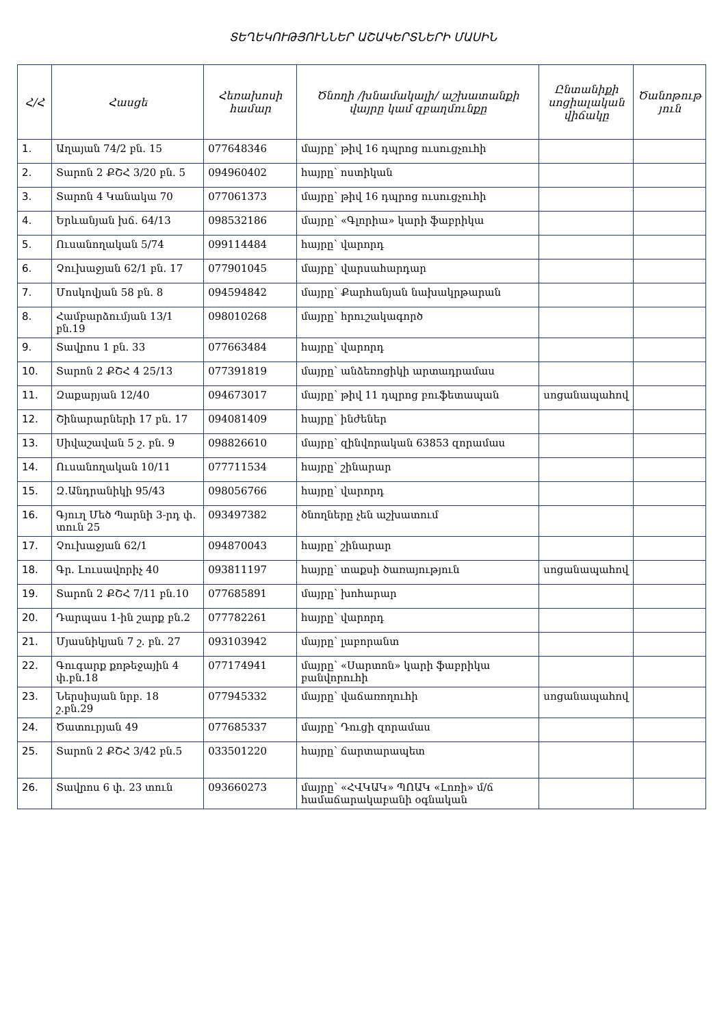ՏԵՂԵԿՈՒԹՅՈՒՆՆԵՐ ԱՇԱԿԵՐՏՆԵՐԻ ՄԱՍԻՆ
| Հ/Հ | Հասցե | Հեռախոսի համար | Ծնողի /խնամակալի/ աշխատանքի վայրը կամ զբաղմունքը | Ընտանիքի սոցիալական վիճակը | Ծանոթութ յուն |
| --- | --- | --- | --- | --- | --- |
| 1. | Աղայան 74/2 բն. 15 | 077648346 | մայրը՝ թիվ 16 դպրոց ուսուցչուհի | | |
| 2. | Տարոն 2 ՔՇՀ 3/20 բն. 5 | 094960402 | հայրը՝ ոստիկան | | |
| 3. | Տարոն 4 Կանակա 70 | 077061373 | մայրը՝ թիվ 16 դպրոց ուսուցչուհի | | |
| 4. | Երևանյան խճ. 64/13 | 098532186 | մայրը՝ «Գլորիա» կարի ֆաբրիկա | | |
| 5. | Ուսանողական 5/74 | 099114484 | հայրը՝ վարորդ | | |
| 6. | Չուխաջյան 62/1 բն. 17 | 077901045 | մայրը՝ վարսահարդար | | |
| 7. | Մոսկովյան 58 բն. 8 | 094594842 | մայրը՝ Քարհանյան նախակրթարան | | |
| 8. | Համբարձումյան 13/1 բն.19 | 098010268 | մայրը՝ հրուշակագործ | | |
| 9. | Տավրոս 1 բն. 33 | 077663484 | հայրը՝ վարորդ | | |
| 10. | Տարոն 2 ՔՇՀ 4 25/13 | 077391819 | մայրը՝ անձեռոցիկի արտադրամաս | | |
| 11. | Զաքարյան 12/40 | 094673017 | մայրը՝ թիվ 11 դպրոց բուֆետապան | սոցանապահով | |
| 12. | Շինարարների 17 բն. 17 | 094081409 | հայրը՝ ինժեներ | | |
| 13. | Սիվաշավան 5 շ. բն. 9 | 098826610 | մայրը՝ զինվորական 63853 զորամաս | | |
| 14. | Ուսանողական 10/11 | 077711534 | հայրը՝ շինարար | | |
| 15. | Զ.Անդրանիկի 95/43 | 098056766 | հայրը՝ վարորդ | | |
| 16. | Գյուղ Մեծ Պարնի 3-րդ փ. տուն 25 | 093497382 | ծնողները չեն աշխատում | | |
| 17. | Չուխաջյան 62/1 | 094870043 | հայրը՝ շինարար | | |
| 18. | Գր. Լուսավորիչ 40 | 093811197 | հայրը՝ տաքսի ծառայություն | սոցանապահով | |
| 19. | Տարոն 2 ՔՇՀ 7/11 բն.10 | 077685891 | մայրը՝ խոհարար | | |
| 20. | Դարպաս 1-ին շարք բն.2 | 077782261 | հայրը՝ վարորդ | | |
| 21. | Մյասնիկյան 7 շ. բն. 27 | 093103942 | մայրը՝ լաբորանտ | | |
| 22. | Գուգարք քոթեջային 4 փ.բն.18 | 077174941 | մայրը՝ «Սարտոն» կարի ֆաբրիկա բանվորուհի | | |
| 23. | Ներսիսյան նրբ. 18 շ.բն.29 | 077945332 | մայրը՝ վաճառողուհի | սոցանապահով | |
| 24. | Ծատուրյան 49 | 077685337 | մայրը՝ Դուցի զորամաս | | |
| 25. | Տարոն 2 ՔՇՀ 3/42 բն.5 | 033501220 | հայրը՝ ճարտարապետ | | |
| 26. | Տավրոս 6 փ. 23 տուն | 093660273 | մայրը՝ «ՀՎԿԱԿ» ՊՈԱԿ «Լոռի» մ/ճ համաճարակաբանի օգնական | | |